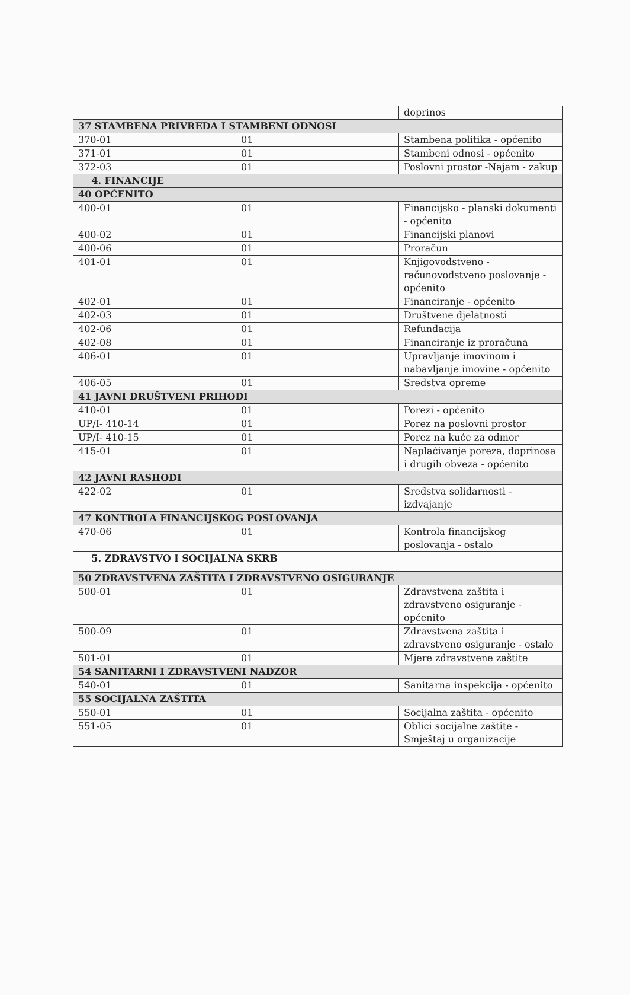| | | doprinos |
| 37 STAMBENA PRIVREDA I STAMBENI ODNOSI | | |
| 370-01 | 01 | Stambena politika - općenito |
| 371-01 | 01 | Stambeni odnosi - općenito |
| 372-03 | 01 | Poslovni prostor -Najam - zakup |
| 4. FINANCIJE | | |
| 40 OPĆENITO | | |
| 400-01 | 01 | Financijsko - planski dokumenti - općenito |
| 400-02 | 01 | Financijski planovi |
| 400-06 | 01 | Proračun |
| 401-01 | 01 | Knjigovodstveno - računovodstveno poslovanje - općenito |
| 402-01 | 01 | Financiranje - općenito |
| 402-03 | 01 | Društvene djelatnosti |
| 402-06 | 01 | Refundacija |
| 402-08 | 01 | Financiranje iz proračuna |
| 406-01 | 01 | Upravljanje imovinom i nabavljanje imovine - općenito |
| 406-05 | 01 | Sredstva opreme |
| 41 JAVNI DRUŠTVENI PRIHODI | | |
| 410-01 | 01 | Porezi - općenito |
| UP/I- 410-14 | 01 | Porez na poslovni prostor |
| UP/I- 410-15 | 01 | Porez na kuće za odmor |
| 415-01 | 01 | Naplaćivanje poreza, doprinosa i drugih obveza - općenito |
| 42 JAVNI RASHODI | | |
| 422-02 | 01 | Sredstva solidarnosti - izdvajanje |
| 47 KONTROLA FINANCIJSKOG POSLOVANJA | | |
| 470-06 | 01 | Kontrola financijskog poslovanja - ostalo |
| 5. ZDRAVSTVO I SOCIJALNA SKRB | | |
| 50 ZDRAVSTVENA ZAŠTITA I ZDRAVSTVENO OSIGURANJE | | |
| 500-01 | 01 | Zdravstvena zaštita i zdravstveno osiguranje - općenito |
| 500-09 | 01 | Zdravstvena zaštita i zdravstveno osiguranje - ostalo |
| 501-01 | 01 | Mjere zdravstvene zaštite |
| 54 SANITARNI I ZDRAVSTVENI NADZOR | | |
| 540-01 | 01 | Sanitarna inspekcija - općenito |
| 55 SOCIJALNA ZAŠTITA | | |
| 550-01 | 01 | Socijalna zaštita - općenito |
| 551-05 | 01 | Oblici socijalne zaštite - Smještaj u organizacije |